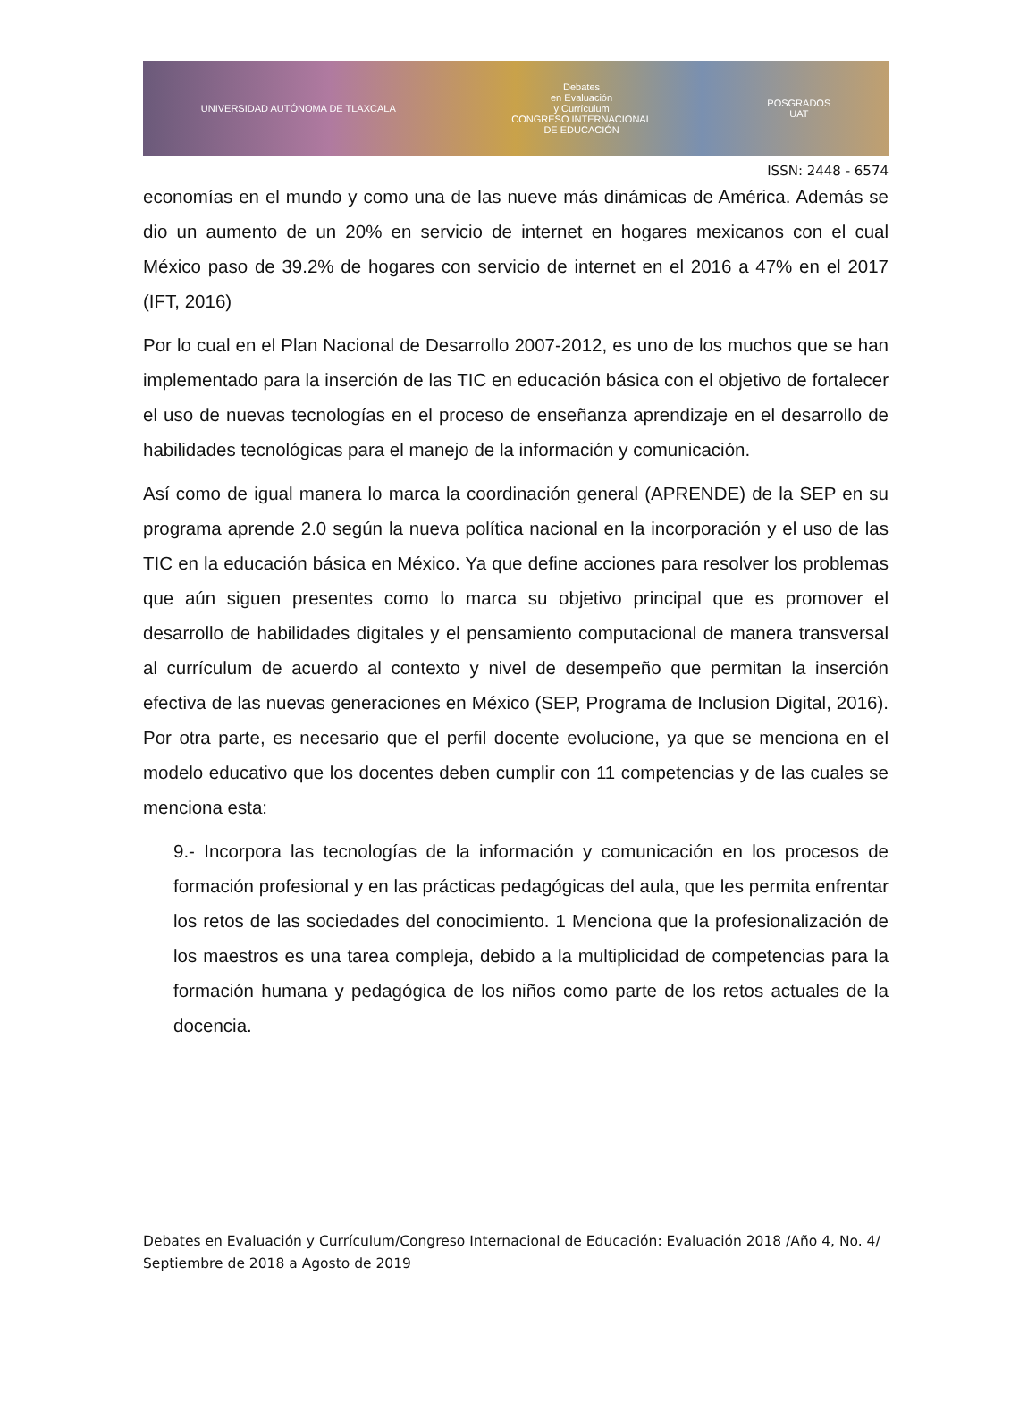UNIVERSIDAD AUTÓNOMA DE TLAXCALA
Debates
en Evaluación
y Currículum
CONGRESO INTERNACIONAL
DE EDUCACIÓN
POSGRADOS
UAT
ISSN: 2448 - 6574
economías en el mundo y como una de las nueve más dinámicas de América. Además se dio un aumento de un 20% en servicio de internet en hogares mexicanos con el cual México paso de 39.2% de hogares con servicio de internet en el 2016 a 47% en el 2017 (IFT, 2016)
Por lo cual en el Plan Nacional de Desarrollo 2007-2012, es uno de los muchos que se han implementado para la inserción de las TIC en educación básica con el objetivo de fortalecer el uso de nuevas tecnologías en el proceso de enseñanza aprendizaje en el desarrollo de habilidades tecnológicas para el manejo de la información y comunicación.
Así como de igual manera lo marca la coordinación general (APRENDE) de la SEP en su programa aprende 2.0 según la nueva política nacional en la incorporación y el uso de las TIC en la educación básica en México. Ya que define acciones para resolver los problemas que aún siguen presentes como lo marca su objetivo principal que es promover el desarrollo de habilidades digitales y el pensamiento computacional de manera transversal al currículum de acuerdo al contexto y nivel de desempeño que permitan la inserción efectiva de las nuevas generaciones en México (SEP, Programa de Inclusion Digital, 2016). Por otra parte, es necesario que el perfil docente evolucione, ya que se menciona en el modelo educativo que los docentes deben cumplir con 11 competencias y de las cuales se menciona esta:
9.- Incorpora las tecnologías de la información y comunicación en los procesos de formación profesional y en las prácticas pedagógicas del aula, que les permita enfrentar los retos de las sociedades del conocimiento. 1 Menciona que la profesionalización de los maestros es una tarea compleja, debido a la multiplicidad de competencias para la formación humana y pedagógica de los niños como parte de los retos actuales de la docencia.
Debates en Evaluación y Currículum/Congreso Internacional de Educación: Evaluación 2018 /Año 4, No. 4/ Septiembre de 2018 a Agosto de 2019